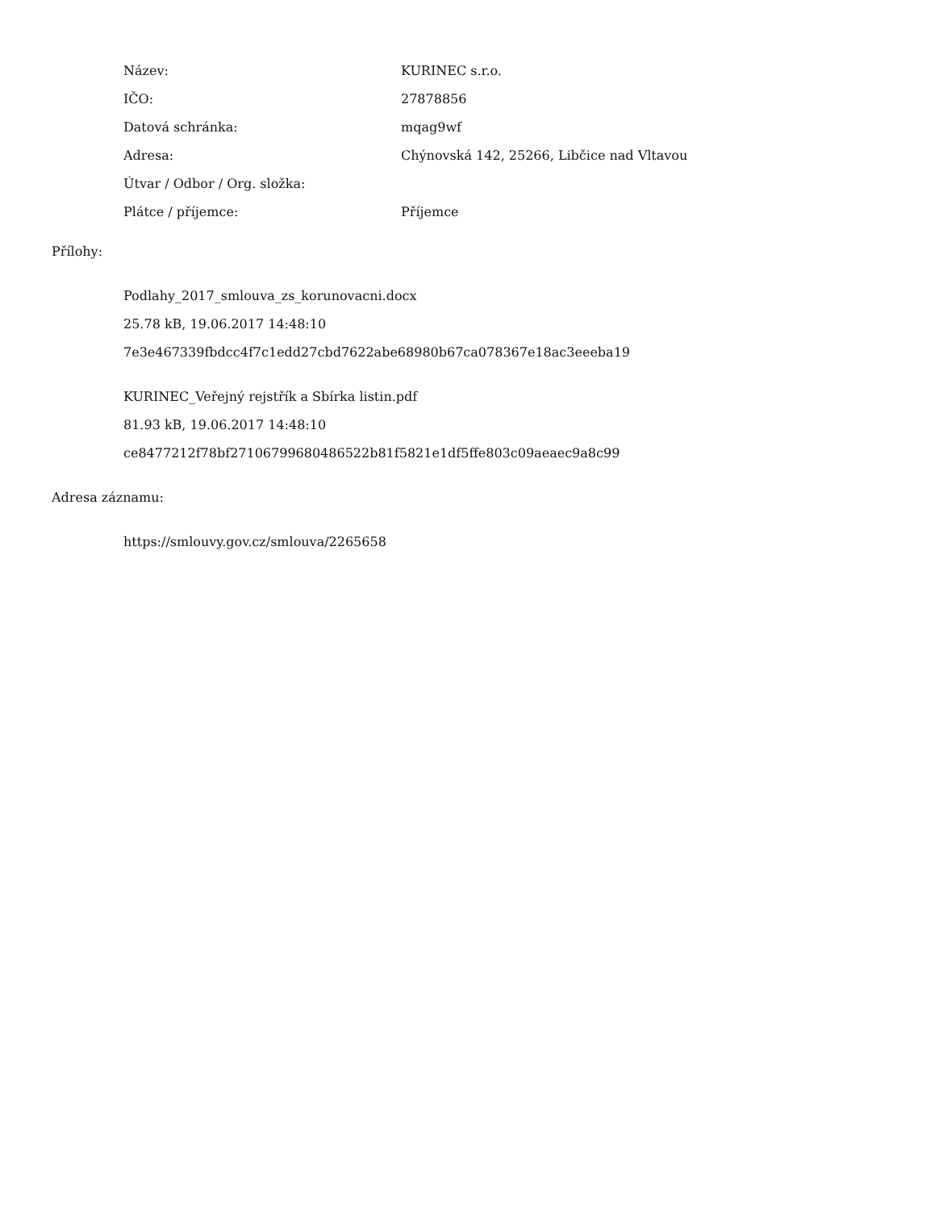| Název: | KURINEC s.r.o. |
| IČO: | 27878856 |
| Datová schránka: | mqag9wf |
| Adresa: | Chýnovská 142, 25266, Libčice nad Vltavou |
| Útvar / Odbor / Org. složka: | |
| Plátce / příjemce: | Příjemce |
Přílohy:
Podlahy_2017_smlouva_zs_korunovacni.docx
25.78 kB, 19.06.2017 14:48:10
7e3e467339fbdcc4f7c1edd27cbd7622abe68980b67ca078367e18ac3eeeba19
KURINEC_Veřejný rejstřík a Sbírka listin.pdf
81.93 kB, 19.06.2017 14:48:10
ce8477212f78bf27106799680486522b81f5821e1df5ffe803c09aeaec9a8c99
Adresa záznamu:
https://smlouvy.gov.cz/smlouva/2265658